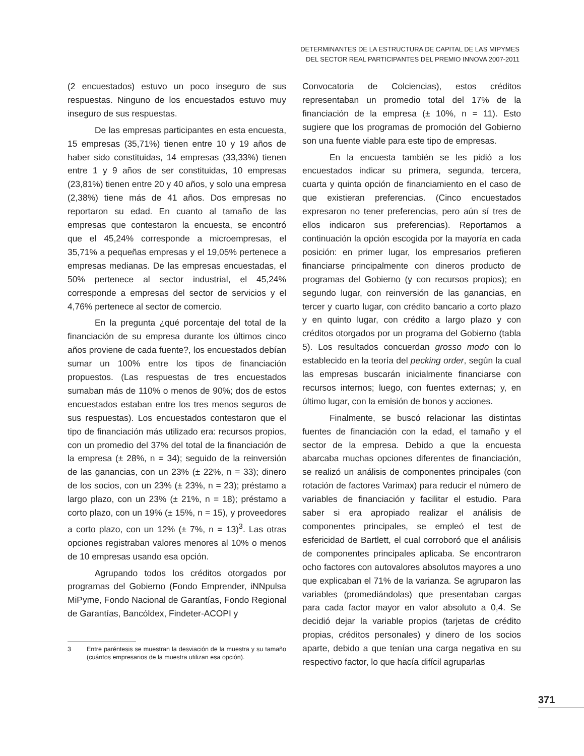DETERMINANTES DE LA ESTRUCTURA DE CAPITAL DE LAS MIPYMES
DEL SECTOR REAL PARTICIPANTES DEL PREMIO INNOVA 2007-2011
(2 encuestados) estuvo un poco inseguro de sus respuestas. Ninguno de los encuestados estuvo muy inseguro de sus respuestas.
De las empresas participantes en esta encuesta, 15 empresas (35,71%) tienen entre 10 y 19 años de haber sido constituidas, 14 empresas (33,33%) tienen entre 1 y 9 años de ser constituidas, 10 empresas (23,81%) tienen entre 20 y 40 años, y solo una empresa (2,38%) tiene más de 41 años. Dos empresas no reportaron su edad. En cuanto al tamaño de las empresas que contestaron la encuesta, se encontró que el 45,24% corresponde a microempresas, el 35,71% a pequeñas empresas y el 19,05% pertenece a empresas medianas. De las empresas encuestadas, el 50% pertenece al sector industrial, el 45,24% corresponde a empresas del sector de servicios y el 4,76% pertenece al sector de comercio.
En la pregunta ¿qué porcentaje del total de la financiación de su empresa durante los últimos cinco años proviene de cada fuente?, los encuestados debían sumar un 100% entre los tipos de financiación propuestos. (Las respuestas de tres encuestados sumaban más de 110% o menos de 90%; dos de estos encuestados estaban entre los tres menos seguros de sus respuestas). Los encuestados contestaron que el tipo de financiación más utilizado era: recursos propios, con un promedio del 37% del total de la financiación de la empresa (± 28%, n = 34); seguido de la reinversión de las ganancias, con un 23% (± 22%, n = 33); dinero de los socios, con un 23% (± 23%, n = 23); préstamo a largo plazo, con un 23% (± 21%, n = 18); préstamo a corto plazo, con un 19% (± 15%, n = 15), y proveedores a corto plazo, con un 12% (± 7%, n = 13)<sup>3</sup>. Las otras opciones registraban valores menores al 10% o menos de 10 empresas usando esa opción.
Agrupando todos los créditos otorgados por programas del Gobierno (Fondo Emprender, iNNpulsa MiPyme, Fondo Nacional de Garantías, Fondo Regional de Garantías, Bancóldex, Findeter-ACOPI y
3 Entre paréntesis se muestran la desviación de la muestra y su tamaño (cuántos empresarios de la muestra utilizan esa opción).
Convocatoria de Colciencias), estos créditos representaban un promedio total del 17% de la financiación de la empresa (± 10%, n = 11). Esto sugiere que los programas de promoción del Gobierno son una fuente viable para este tipo de empresas.
En la encuesta también se les pidió a los encuestados indicar su primera, segunda, tercera, cuarta y quinta opción de financiamiento en el caso de que existieran preferencias. (Cinco encuestados expresaron no tener preferencias, pero aún sí tres de ellos indicaron sus preferencias). Reportamos a continuación la opción escogida por la mayoría en cada posición: en primer lugar, los empresarios prefieren financiarse principalmente con dineros producto de programas del Gobierno (y con recursos propios); en segundo lugar, con reinversión de las ganancias, en tercer y cuarto lugar, con crédito bancario a corto plazo y en quinto lugar, con crédito a largo plazo y con créditos otorgados por un programa del Gobierno (tabla 5). Los resultados concuerdan grosso modo con lo establecido en la teoría del pecking order, según la cual las empresas buscarán inicialmente financiarse con recursos internos; luego, con fuentes externas; y, en último lugar, con la emisión de bonos y acciones.
Finalmente, se buscó relacionar las distintas fuentes de financiación con la edad, el tamaño y el sector de la empresa. Debido a que la encuesta abarcaba muchas opciones diferentes de financiación, se realizó un análisis de componentes principales (con rotación de factores Varimax) para reducir el número de variables de financiación y facilitar el estudio. Para saber si era apropiado realizar el análisis de componentes principales, se empleó el test de esfericidad de Bartlett, el cual corroboró que el análisis de componentes principales aplicaba. Se encontraron ocho factores con autovalores absolutos mayores a uno que explicaban el 71% de la varianza. Se agruparon las variables (promediándolas) que presentaban cargas para cada factor mayor en valor absoluto a 0,4. Se decidió dejar la variable propios (tarjetas de crédito propias, créditos personales) y dinero de los socios aparte, debido a que tenían una carga negativa en su respectivo factor, lo que hacía difícil agruparlas
371